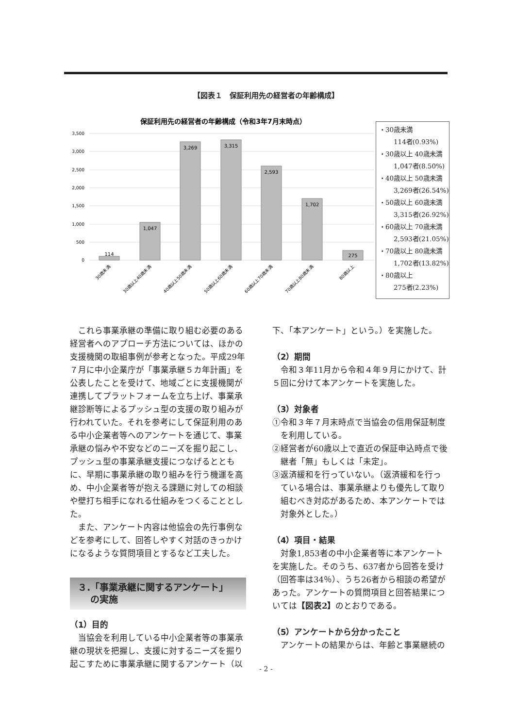【図表１　保証利用先の経営者の年齢構成】
保証利用先の経営者の年齢構成（令和3年7月末時点）
3,500
3,000
2,500
2,000
1,500
1,000
500
0
114
1,047
3,269
3,315
2,593
1,702
275
30歳未満
30歳以上40歳未満
40歳以上50歳未満
50歳以上60歳未満
60歳以上70歳未満
70歳以上80歳未満
80歳以上
・30歳未満
114者(0.93%)
・30歳以上 40歳未満
1,047者(8.50%)
・40歳以上 50歳未満
3,269者(26.54%)
・50歳以上 60歳未満
3,315者(26.92%)
・60歳以上 70歳未満
2,593者(21.05%)
・70歳以上 80歳未満
1,702者(13.82%)
・80歳以上
275者(2.23%)
これら事業承継の準備に取り組む必要のある経営者へのアプローチ方法については、ほかの支援機関の取組事例が参考となった。平成29年７月に中小企業庁が「事業承継５カ年計画」を公表したことを受けて、地域ごとに支援機関が連携してプラットフォームを立ち上げ、事業承継診断等によるプッシュ型の支援の取り組みが行われていた。それを参考にして保証利用のある中小企業者等へのアンケートを通じて、事業承継の悩みや不安などのニーズを掘り起こし、プッシュ型の事業承継支援につなげるとともに、早期に事業承継の取り組みを行う機運を高め、中小企業者等が抱える課題に対しての相談や壁打ち相手になれる仕組みをつくることとした。
また、アンケート内容は他協会の先行事例などを参考にして、回答しやすく対話のきっかけになるような質問項目とするなど工夫した。
３.「事業承継に関するアンケート」
　 の実施
（1）目的
当協会を利用している中小企業者等の事業承継の現状を把握し、支援に対するニーズを掘り起こすために事業承継に関するアンケート（以
下、「本アンケート」という。）を実施した。
（2）期間
令和３年11月から令和４年９月にかけて、計５回に分けて本アンケートを実施した。
（3）対象者
①令和３年７月末時点で当協会の信用保証制度を利用している。
②経営者が60歳以上で直近の保証申込時点で後継者「無」もしくは「未定」。
③返済緩和を行っていない。（返済緩和を行っている場合は、事業承継よりも優先して取り組むべき対応があるため、本アンケートでは対象外とした。）
（4）項目・結果
対象1,853者の中小企業者等に本アンケートを実施した。そのうち、637者から回答を受け（回答率は34％）、うち26者から相談の希望があった。アンケートの質問項目と回答結果については【図表2】のとおりである。
（5）アンケートから分かったこと
アンケートの結果からは、年齢と事業継続の
- 2 -